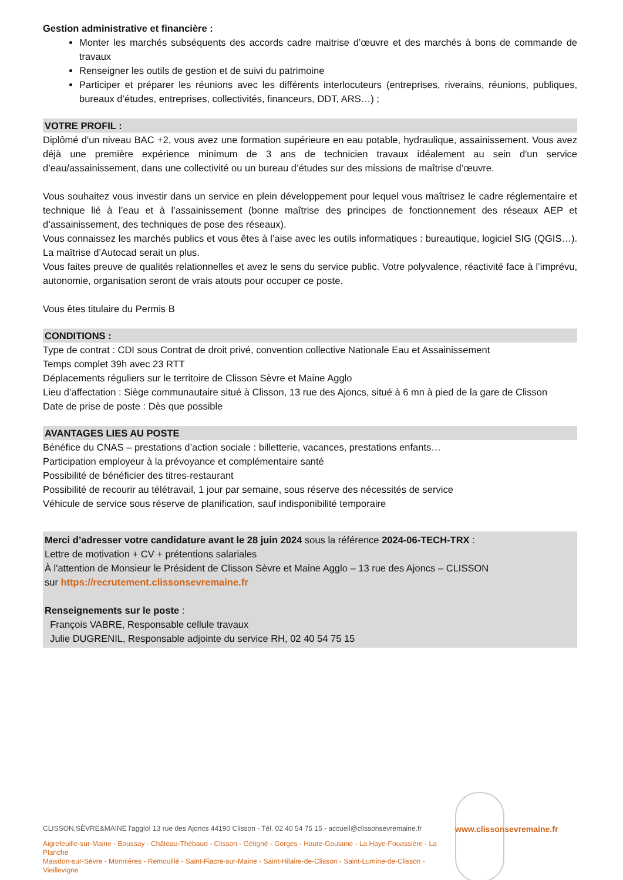Gestion administrative et financière :
Monter les marchés subséquents des accords cadre maitrise d’œuvre et des marchés à bons de commande de travaux
Renseigner les outils de gestion et de suivi du patrimoine
Participer et préparer les réunions avec les différents interlocuteurs (entreprises, riverains, réunions, publiques, bureaux d’études, entreprises, collectivités, financeurs, DDT, ARS…) ;
VOTRE PROFIL :
Diplômé d'un niveau BAC +2, vous avez une formation supérieure en eau potable, hydraulique, assainissement. Vous avez déjà une première expérience minimum de 3 ans de technicien travaux idéalement au sein d'un service d’eau/assainissement, dans une collectivité ou un bureau d’études sur des missions de maîtrise d’œuvre.
Vous souhaitez vous investir dans un service en plein développement pour lequel vous maîtrisez le cadre réglementaire et technique lié à l’eau et à l’assainissement (bonne maîtrise des principes de fonctionnement des réseaux AEP et d’assainissement, des techniques de pose des réseaux).
Vous connaissez les marchés publics et vous êtes à l’aise avec les outils informatiques : bureautique, logiciel SIG (QGIS…). La maîtrise d’Autocad serait un plus.
Vous faites preuve de qualités relationnelles et avez le sens du service public. Votre polyvalence, réactivité face à l’imprévu, autonomie, organisation seront de vrais atouts pour occuper ce poste.
Vous êtes titulaire du Permis B
CONDITIONS :
Type de contrat : CDI sous Contrat de droit privé, convention collective Nationale Eau et Assainissement
Temps complet 39h avec 23 RTT
Déplacements réguliers sur le territoire de Clisson Sèvre et Maine Agglo
Lieu d’affectation : Siège communautaire situé à Clisson, 13 rue des Ajoncs, situé à 6 mn à pied de la gare de Clisson
Date de prise de poste : Dès que possible
AVANTAGES LIES AU POSTE
Bénéfice du CNAS – prestations d’action sociale : billetterie, vacances, prestations enfants…
Participation employeur à la prévoyance et complémentaire santé
Possibilité de bénéficier des titres-restaurant
Possibilité de recourir au télétravail, 1 jour par semaine, sous réserve des nécessités de service
Véhicule de service sous réserve de planification, sauf indisponibilité temporaire
Merci d’adresser votre candidature avant le 28 juin 2024 sous la référence 2024-06-TECH-TRX :
Lettre de motivation + CV + prétentions salariales
À l'attention de Monsieur le Président de Clisson Sèvre et Maine Agglo – 13 rue des Ajoncs – CLISSON
sur https://recrutement.clissonsevremaine.fr
Renseignements sur le poste :
François VABRE, Responsable cellule travaux
Julie DUGRENIL, Responsable adjointe du service RH, 02 40 54 75 15
CLISSON,SÈVRE&MAINE l'agglo! 13 rue des Ajoncs 44190 Clisson - Tél. 02 40 54 75 15 - accueil@clissonsevremaine.fr
Aigrefeuille-sur-Maine - Boussay - Château-Thébaud - Clisson - Gétigné - Gorges - Haute-Goulaine - La Haye-Fouassière - La Planche
Maisdon-sur-Sèvre - Monnières - Remouillé - Saint-Fiacre-sur-Maine - Saint-Hilaire-de-Clisson - Saint-Lumine-de-Clisson - Vieillevigne
www.clissonsevremaine.fr